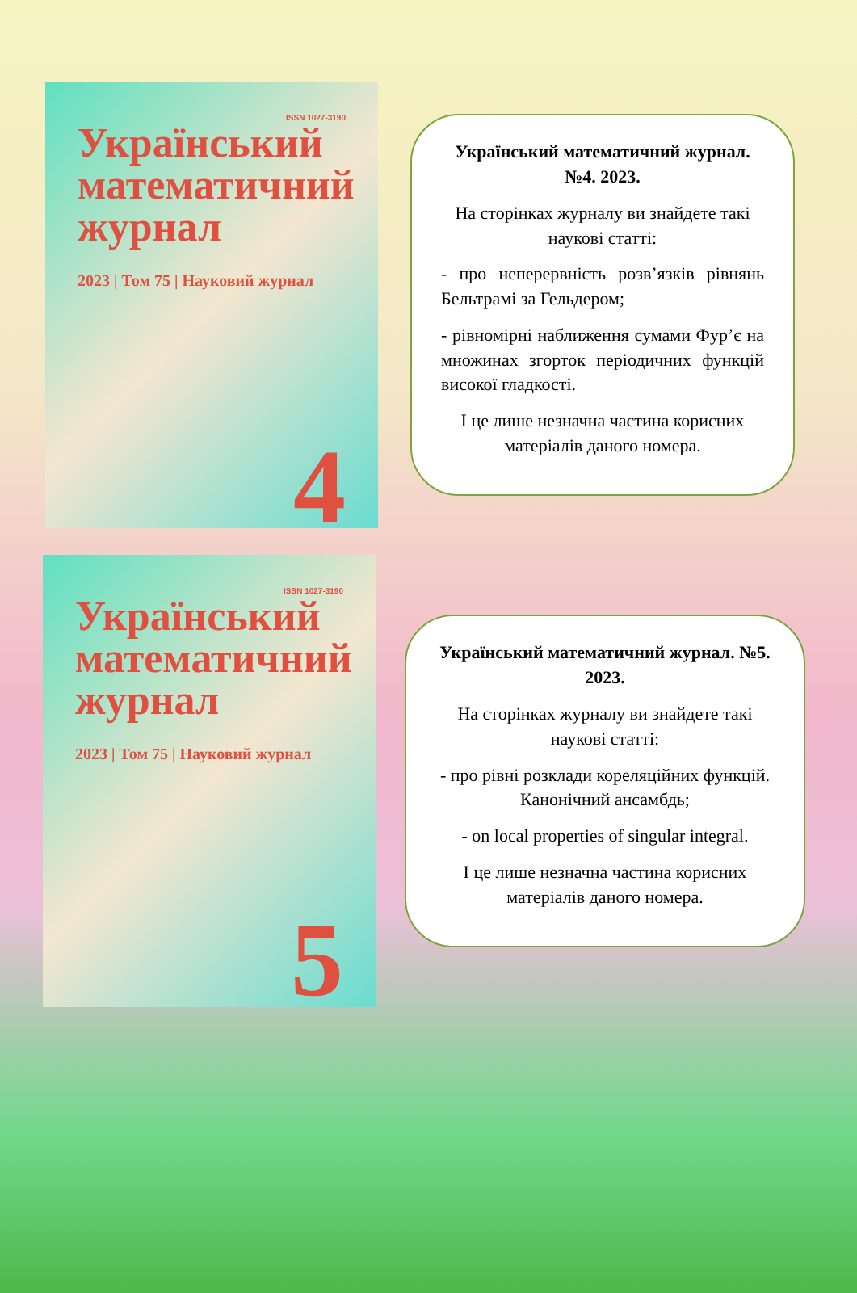ISSN 1027-3190
Український математичний журнал
2023 | Том 75 | Науковий журнал
4
Український математичний журнал. №4. 2023.
На сторінках журналу ви знайдете такі наукові статті:
- про неперервність розв’язків рівнянь Бельтрамі за Гельдером;
- рівномірні наближення сумами Фур’є на множинах згорток періодичних функцій високої гладкості.
І це лише незначна частина корисних матеріалів даного номера.
ISSN 1027-3190
Український математичний журнал
2023 | Том 75 | Науковий журнал
5
Український математичний журнал. №5. 2023.
На сторінках журналу ви знайдете такі наукові статті:
- про рівні розклади кореляційних функцій. Канонічний ансамбдь;
- on local properties of singular integral.
І це лише незначна частина корисних матеріалів даного номера.